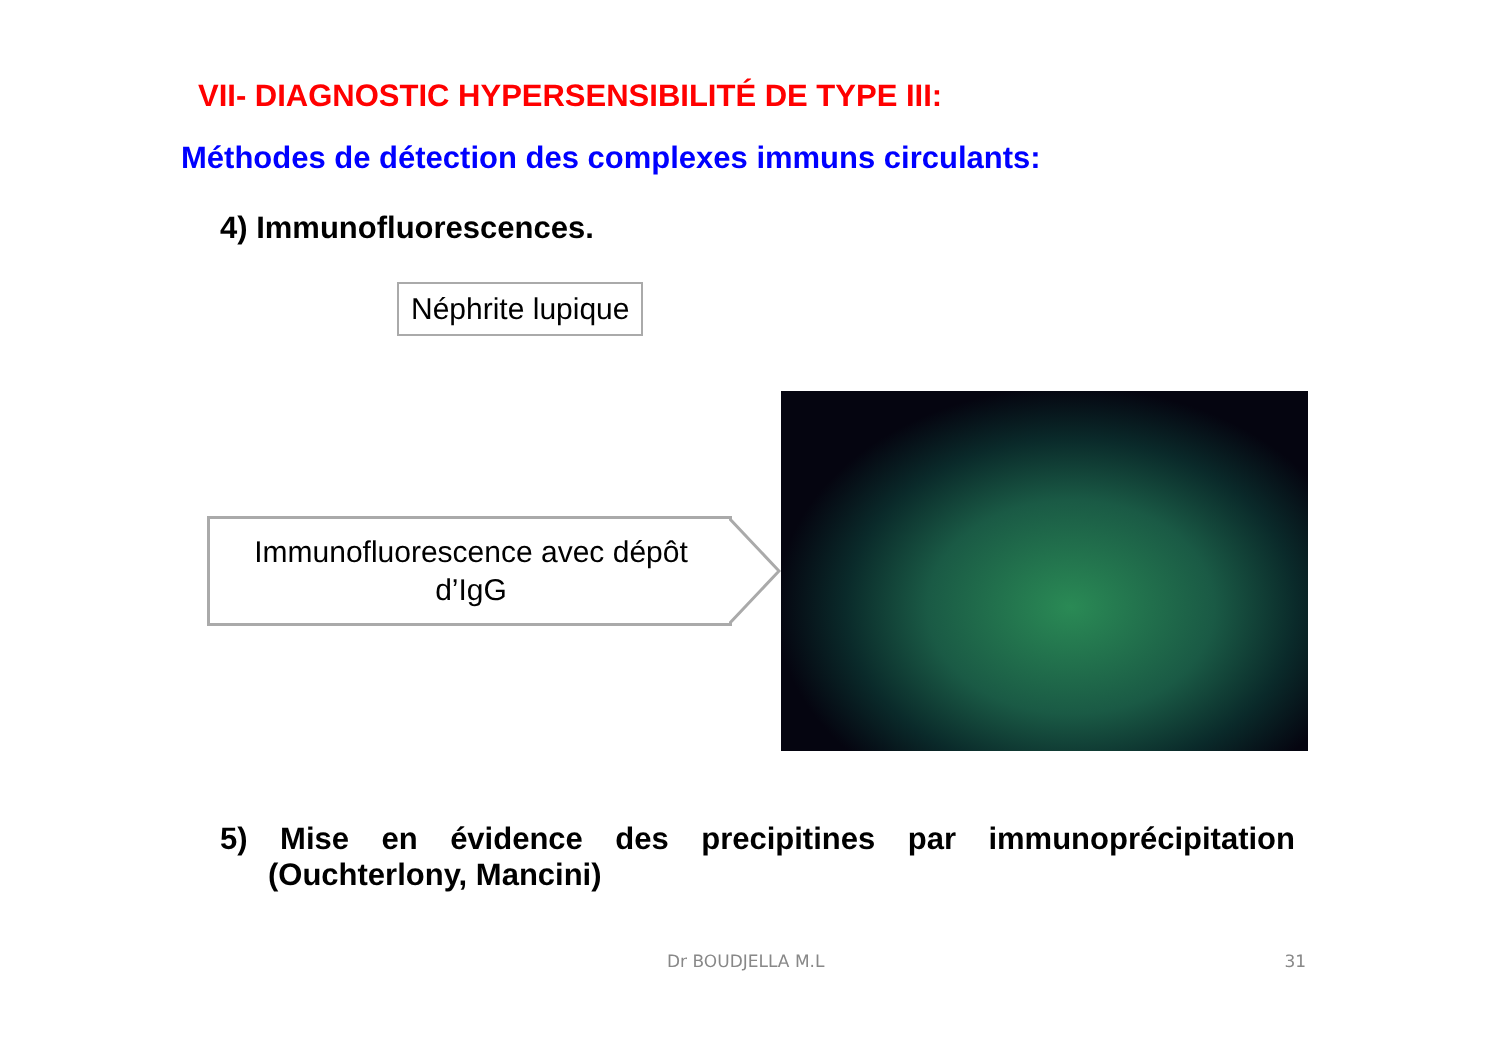VII- DIAGNOSTIC HYPERSENSIBILITÉ DE TYPE III:
Méthodes de détection des complexes immuns circulants:
4) Immunofluorescences.
Néphrite lupique
Immunofluorescence avec dépôt
d’IgG
5) Mise en évidence des precipitines par immunoprécipitation
(Ouchterlony, Mancini)
Dr BOUDJELLA M.L 31